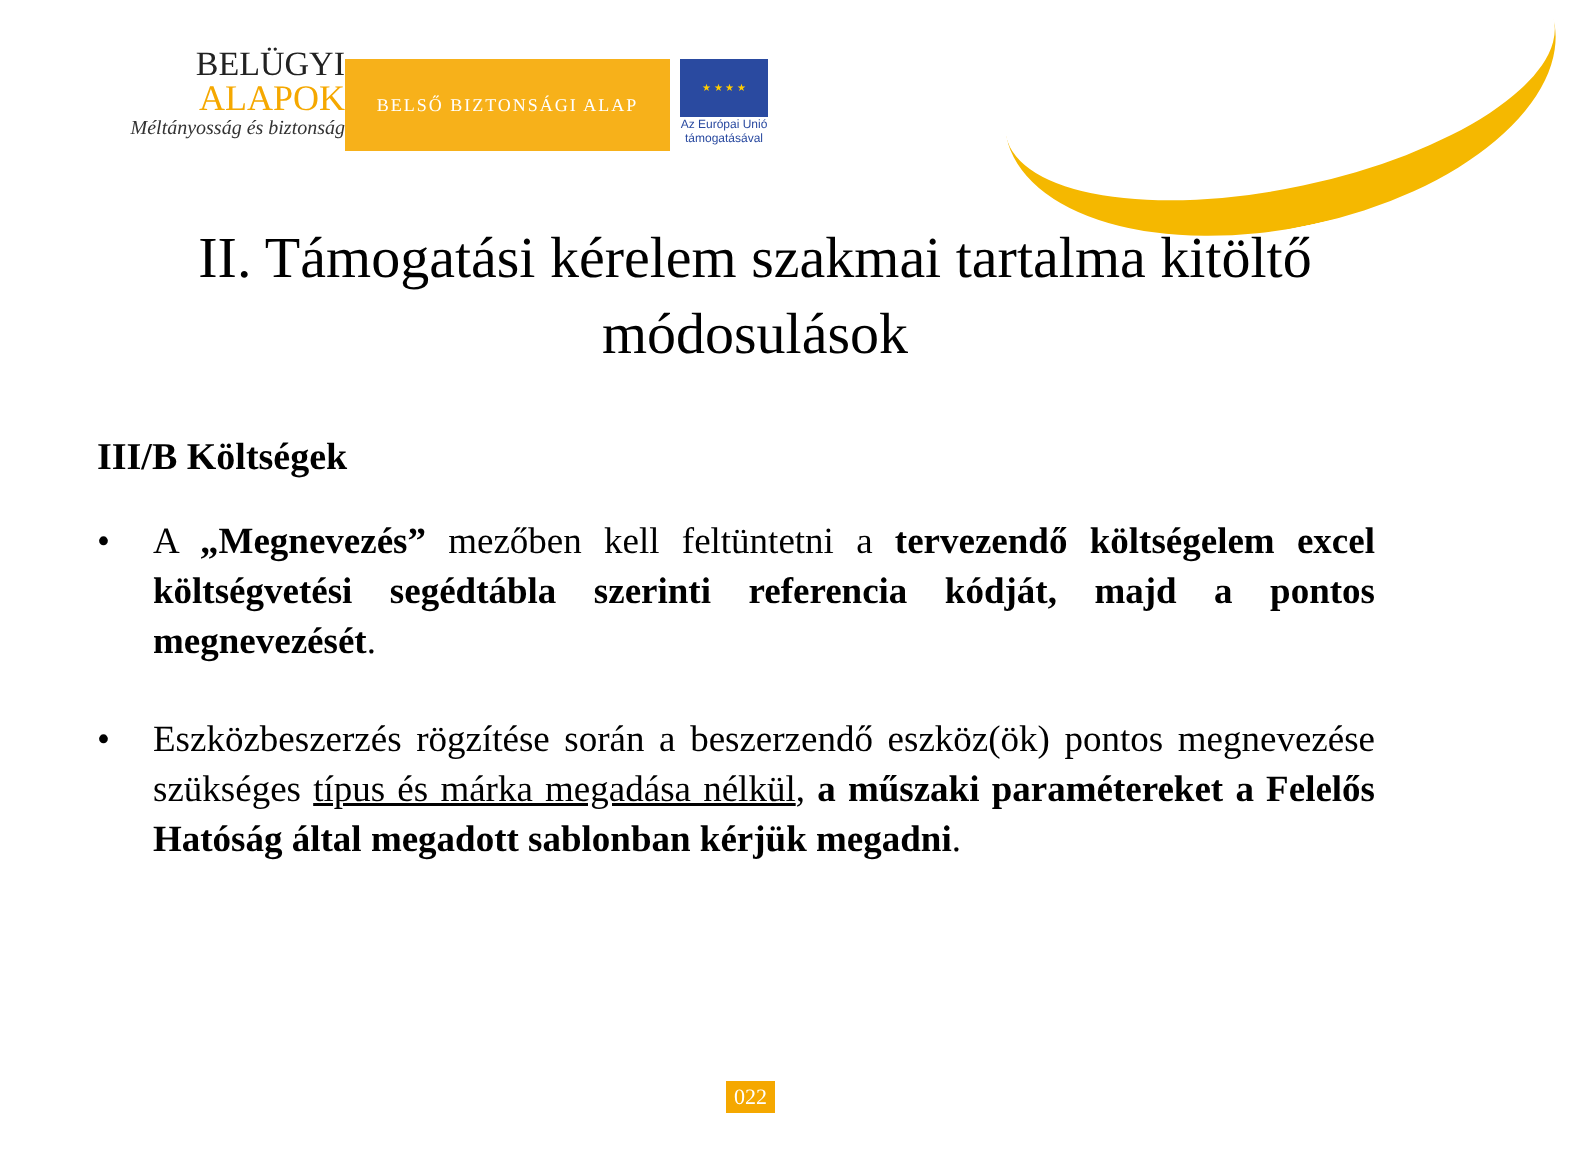BELÜGYI
ALAPOK
Méltányosság és biztonság
BELSŐ BIZTONSÁGI ALAP
★ ★ ★ ★
Az Európai Unió
támogatásával
II. Támogatási kérelem szakmai tartalma kitöltő módosulások
III/B Költségek
• A „Megnevezés” mezőben kell feltüntetni a tervezendő költségelem excel költségvetési segédtábla szerinti referencia kódját, majd a pontos megnevezését.
• Eszközbeszerzés rögzítése során a beszerzendő eszköz(ök) pontos megnevezése szükséges típus és márka megadása nélkül, a műszaki paramétereket a Felelős Hatóság által megadott sablonban kérjük megadni.
022